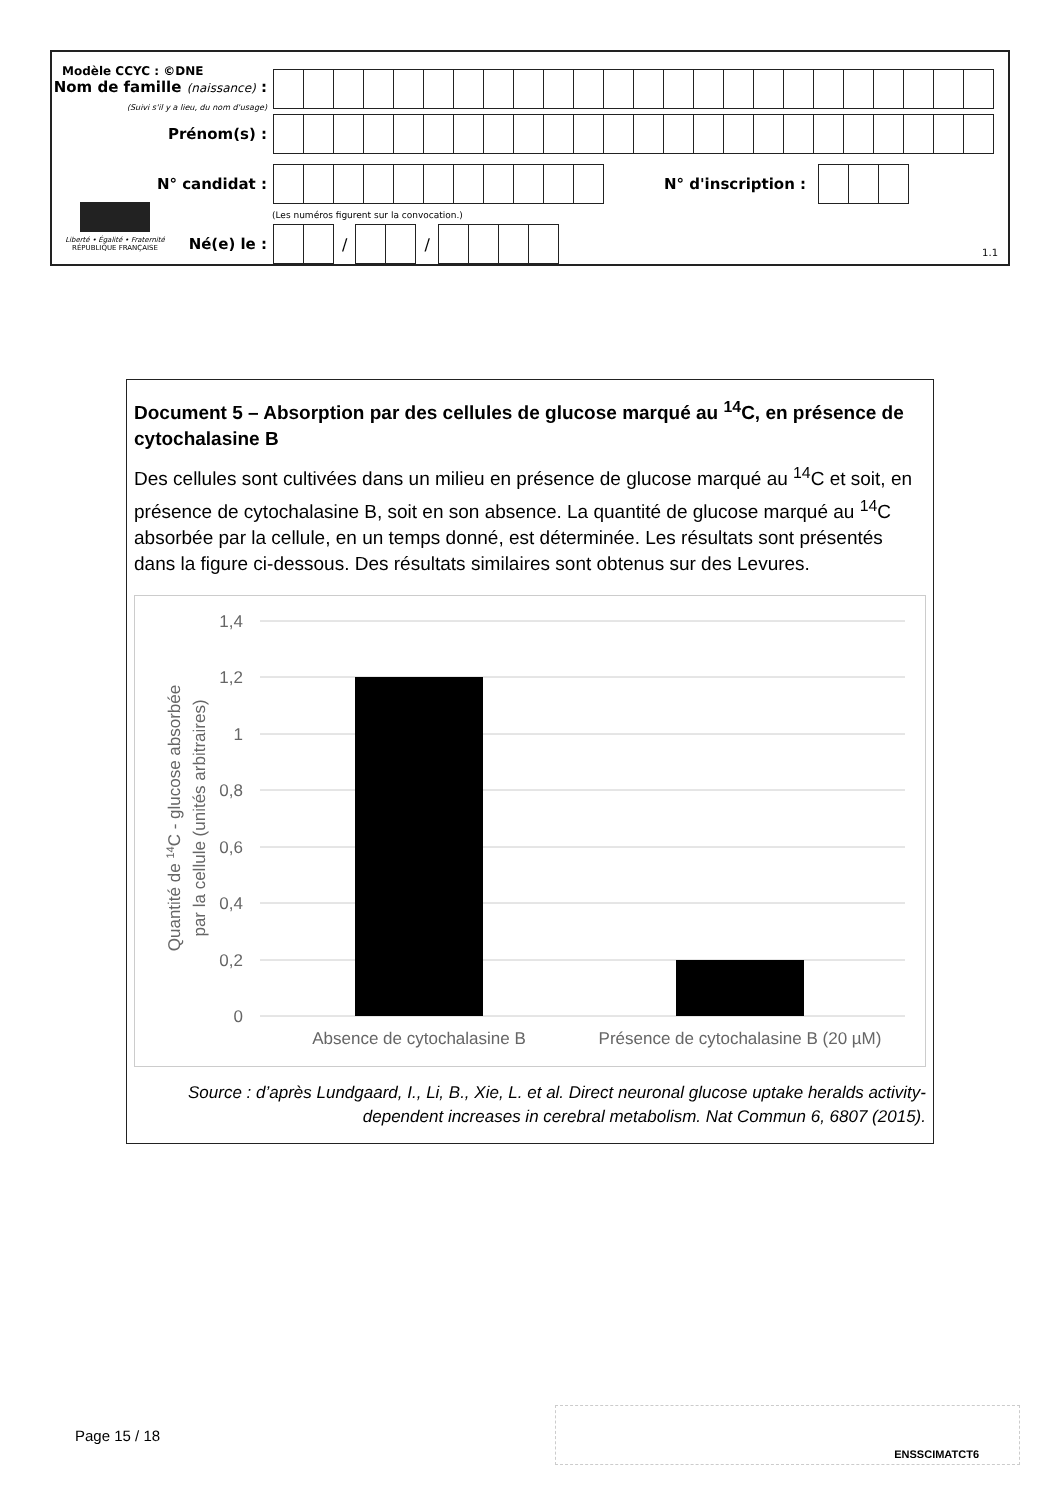Modèle CCYC : ©DNE
Nom de famille (naissance) :
(Suivi s'il y a lieu, du nom d'usage)
Prénom(s) :
N° candidat : N° d'inscription :
(Les numéros figurent sur la convocation.)
Liberté • Égalité • Fraternité
RÉPUBLIQUE FRANÇAISE
Né(e) le : / /
1.1
Document 5 – Absorption par des cellules de glucose marqué au <sup>14</sup>C, en présence de cytochalasine B
Des cellules sont cultivées dans un milieu en présence de glucose marqué au <sup>14</sup>C et soit, en présence de cytochalasine B, soit en son absence. La quantité de glucose marqué au <sup>14</sup>C absorbée par la cellule, en un temps donné, est déterminée. Les résultats sont présentés dans la figure ci-dessous. Des résultats similaires sont obtenus sur des Levures.
1,4
1,2
1
0,8
0,6
0,4
0,2
0
Absence de cytochalasine B
Présence de cytochalasine B (20 µM)
Quantité de 14C - glucose absorbée
par la cellule (unités arbitraires)
Source : d’après Lundgaard, I., Li, B., Xie, L. et al. Direct neuronal glucose uptake heralds activity-dependent increases in cerebral metabolism. Nat Commun 6, 6807 (2015).
Page 15 / 18
ENSSCIMATCT6